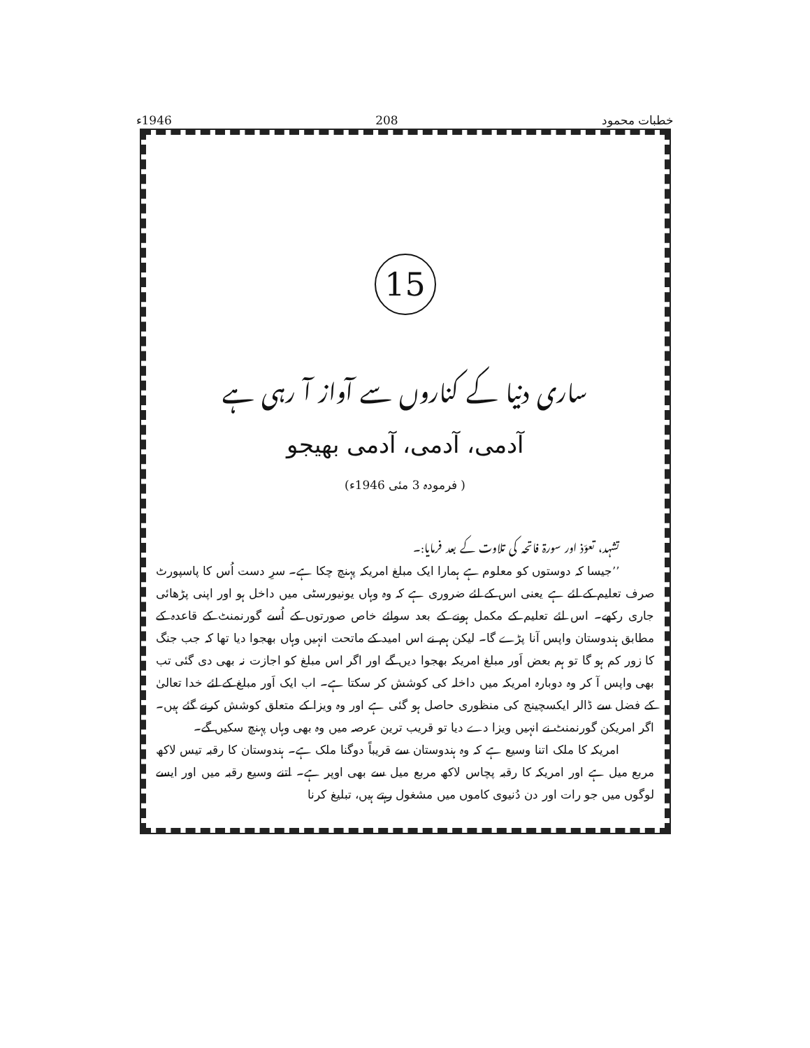خطبات محمود 208 1946ء
15
ساری دنیا کے کناروں سے آواز آ رہی ہے
آدمی، آدمی، آدمی بھیجو
( فرمودہ 3 مئی 1946ء)
تشہد، تعوّذ اور سورۃ فاتحہ کی تلاوت کے بعد فرمایا:۔
’’جیسا کہ دوستوں کو معلوم ہے ہمارا ایک مبلغ امریکہ پہنچ چکا ہے۔ سرِ دست اُس کا پاسپورٹ صرف تعلیم کے لئے ہے یعنی اس کے لئے ضروری ہے کہ وہ وہاں یونیورسٹی میں داخل ہو اور اپنی پڑھائی جاری رکھے۔ اس لئے تعلیم کے مکمل ہونے کے بعد سوائے خاص صورتوں کے اُسے گورنمنٹ کے قاعدہ کے مطابق ہندوستان واپس آنا پڑے گا۔ لیکن ہم نے اس امید کے ماتحت انہیں وہاں بھجوا دیا تھا کہ جب جنگ کا زور کم ہو گا تو ہم بعض اَور مبلغ امریکہ بھجوا دیں گے اور اگر اس مبلغ کو اجازت نہ بھی دی گئی تب بھی واپس آ کر وہ دوبارہ امریکہ میں داخلہ کی کوشش کر سکتا ہے۔ اب ایک اَور مبلغ کے لئے خدا تعالیٰ کے فضل سے ڈالر ایکسچینج کی منظوری حاصل ہو گئی ہے اور وہ ویزا کے متعلق کوشش کرنے گئے ہیں۔ اگر امریکن گورنمنٹ نے انہیں ویزا دے دیا تو قریب ترین عرصہ میں وہ بھی وہاں پہنچ سکیں گے۔
امریکہ کا ملک اتنا وسیع ہے کہ وہ ہندوستان سے قریباً دوگنا ملک ہے۔ ہندوستان کا رقبہ تیس لاکھ مربع میل ہے اور امریکہ کا رقبہ پچاس لاکھ مربع میل سے بھی اوپر ہے۔ اتنے وسیع رقبہ میں اور ایسے لوگوں میں جو رات اور دن دُنیوی کاموں میں مشغول رہتے ہیں، تبلیغ کرنا